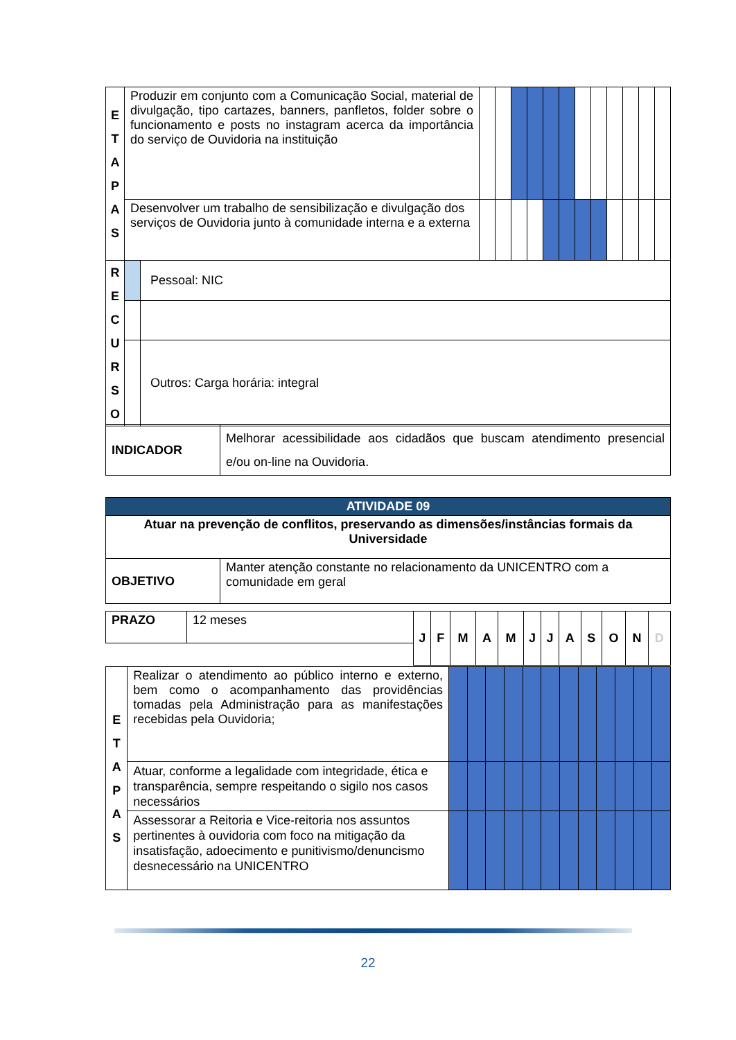| E T A P A S | Produzir em conjunto com a Comunicação Social, material de divulgação, tipo cartazes, banners, panfletos, folder sobre o funcionamento e posts no instagram acerca da importância do serviço de Ouvidoria na instituição | | | | | | | | | | | | | |
| | Desenvolver um trabalho de sensibilização e divulgação dos serviços de Ouvidoria junto à comunidade interna e a externa | | | | | | | | | | | | | |
| R E C U R S O | | Pessoal: NIC | | | | | | | | | | | | |
| | | Outros: Carga horária: integral | | | | | | | | | | | | |
| INDICADOR | Melhorar acessibilidade aos cidadãos que buscam atendimento presencial e/ou on-line na Ouvidoria. |
| ATIVIDADE 09 | |
| Atuar na prevenção de conflitos, preservando as dimensões/instâncias formais da Universidade | |
| OBJETIVO | Manter atenção constante no relacionamento da UNICENTRO com a comunidade em geral |
| PRAZO | 12 meses | J | F | M | A | M | J | J | A | S | O | N | D |
| E T A P A S | Realizar o atendimento ao público interno e externo, bem como o acompanhamento das providências tomadas pela Administração para as manifestações recebidas pela Ouvidoria; | | | | | | | | | | | | |
| | Atuar, conforme a legalidade com integridade, ética e transparência, sempre respeitando o sigilo nos casos necessários | | | | | | | | | | | | |
| | Assessorar a Reitoria e Vice-reitoria nos assuntos pertinentes à ouvidoria com foco na mitigação da insatisfação, adoecimento e punitivismo/denuncismo desnecessário na UNICENTRO | | | | | | | | | | | | |
22